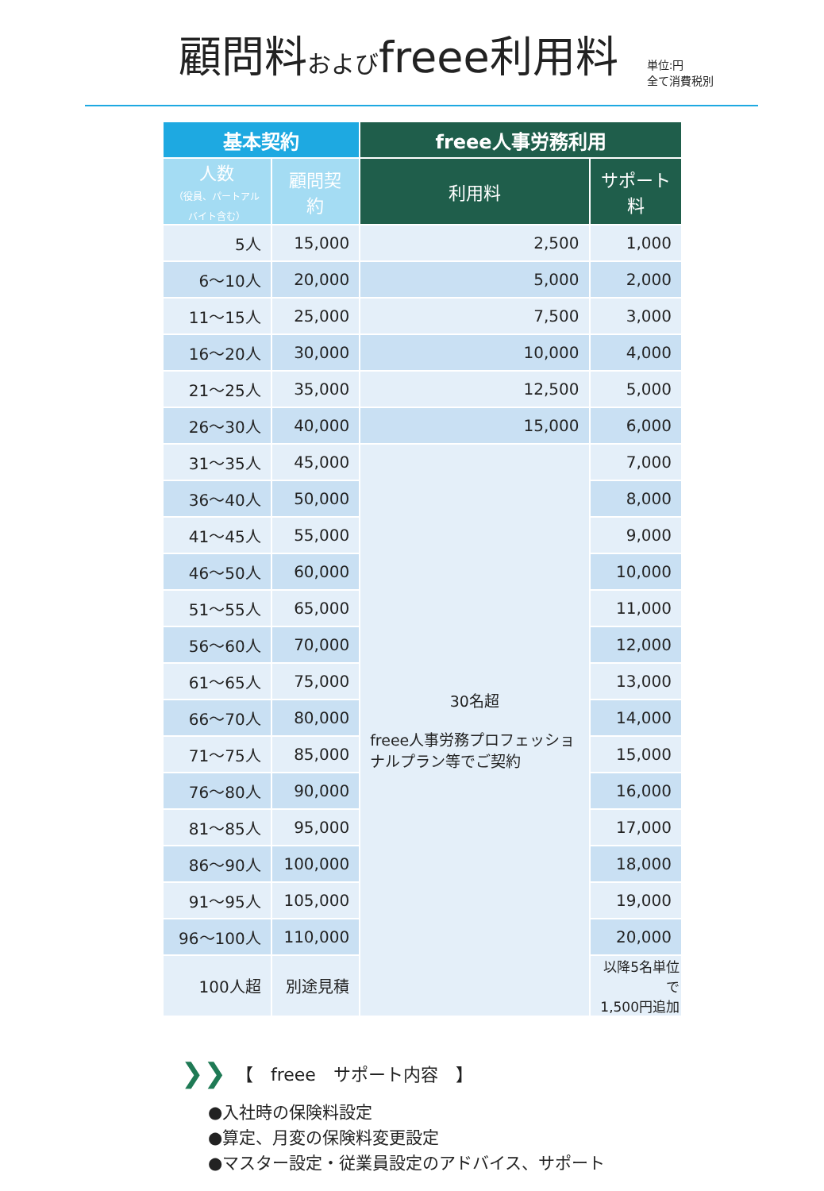顧問料およびfreee利用料
単位:円
全て消費税別
| 基本契約 | | freee人事労務利用 | |
| --- | --- | --- | --- |
| 人数 （役員、パートアルバイト含む） | 顧問契約 | 利用料 | サポート料 |
| 5人 | 15,000 | 2,500 | 1,000 |
| 6～10人 | 20,000 | 5,000 | 2,000 |
| 11～15人 | 25,000 | 7,500 | 3,000 |
| 16～20人 | 30,000 | 10,000 | 4,000 |
| 21～25人 | 35,000 | 12,500 | 5,000 |
| 26～30人 | 40,000 | 15,000 | 6,000 |
| 31～35人 | 45,000 | 30名超 freee人事労務プロフェッショナルプラン等でご契約 | 7,000 |
| 36～40人 | 50,000 | | 8,000 |
| 41～45人 | 55,000 | | 9,000 |
| 46～50人 | 60,000 | | 10,000 |
| 51～55人 | 65,000 | | 11,000 |
| 56～60人 | 70,000 | | 12,000 |
| 61～65人 | 75,000 | | 13,000 |
| 66～70人 | 80,000 | | 14,000 |
| 71～75人 | 85,000 | | 15,000 |
| 76～80人 | 90,000 | | 16,000 |
| 81～85人 | 95,000 | | 17,000 |
| 86～90人 | 100,000 | | 18,000 |
| 91～95人 | 105,000 | | 19,000 |
| 96～100人 | 110,000 | | 20,000 |
| 100人超 | 別途見積 | | 以降5名単位で 1,500円追加 |
❯❯ 【　freee　サポート内容　】
●入社時の保険料設定
●算定、月変の保険料変更設定
●マスター設定・従業員設定のアドバイス、サポート